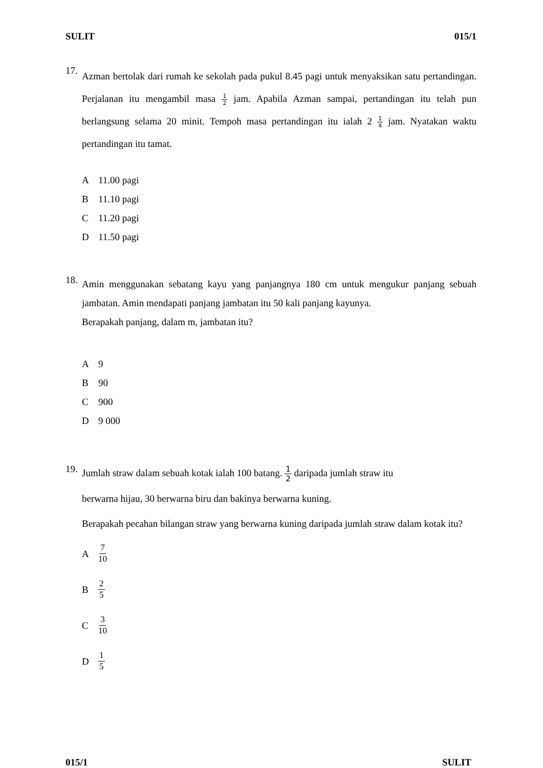SULIT 015/1
17.
Azman bertolak dari rumah ke sekolah pada pukul 8.45 pagi untuk menyaksikan satu pertandingan. Perjalanan itu mengambil masa 1 2 jam. Apabila Azman sampai, pertandingan itu telah pun berlangsung selama 20 minit. Tempoh masa pertandingan itu ialah 2 1 4 jam. Nyatakan waktu pertandingan itu tamat.
A 11.00 pagi
B 11.10 pagi
C 11.20 pagi
D 11.50 pagi
18.
Amin menggunakan sebatang kayu yang panjangnya 180 cm untuk mengukur panjang sebuah jambatan. Amin mendapati panjang jambatan itu 50 kali panjang kayunya.
Berapakah panjang, dalam m, jambatan itu?
A 9
B 90
C 900
D 9 000
19.
Jumlah straw dalam sebuah kotak ialah 100 batang. 1 2 daripada jumlah straw itu
berwarna hijau, 30 berwarna biru dan bakinya berwarna kuning.
Berapakah pecahan bilangan straw yang berwarna kuning daripada jumlah straw dalam kotak itu?
A 7 10
B 2 5
C 3 10
D 1 5
015/1 SULIT